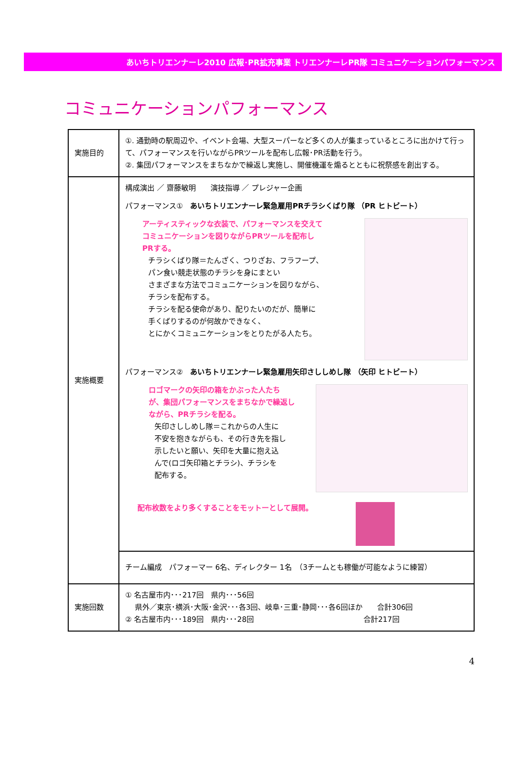あいちトリエンナーレ2010 広報･PR拡充事業 トリエンナーレPR隊 コミュニケーションパフォーマンス
コミュニケーションパフォーマンス
| 実施目的 | ①. 通勤時の駅周辺や、イベント会場、大型スーパーなど多くの人が集まっているところに出かけて行って、パフォーマンスを行いながらPRツールを配布し広報･PR活動を行う。 ②. 集団パフォーマンスをまちなかで繰返し実施し、開催機運を煽るとともに祝祭感を創出する。 |
| 実施概要 | 構成演出 ／ 齋藤敏明 演技指導 ／ プレジャー企画 パフォーマンス① あいちトリエンナーレ緊急雇用PRチラシくばり隊 （PR ヒトビート） アーティスティックな衣装で、パフォーマンスを交えて コミュニケーションを図りながらPRツールを配布し PRする。 チラシくばり隊＝たんざく、つりざお、フラフープ、 パン食い競走状態のチラシを身にまとい さまざまな方法でコミュニケーションを図りながら、 チラシを配布する。 チラシを配る使命があり、配りたいのだが、簡単に 手くばりするのが何故かできなく、 とにかくコミュニケーションをとりたがる人たち。 パフォーマンス② あいちトリエンナーレ緊急雇用矢印さししめし隊 （矢印 ヒトビート） ロゴマークの矢印の箱をかぶった人たち が、集団パフォーマンスをまちなかで繰返し ながら、PRチラシを配る。 矢印さししめし隊＝これからの人生に 不安を抱きながらも、その行き先を指し 示したいと願い、矢印を大量に抱え込 んで(ロゴ矢印箱とチラシ)、チラシを 配布する。 配布枚数をより多くすることをモットーとして展開。 |
| | チーム編成 パフォーマー 6名、ディレクター 1名 （3チームとも稼働が可能なように練習） |
| 実施回数 | ① 名古屋市内･･･217回 県内･･･56回 県外／東京･横浜･大阪･金沢･･･各3回、岐阜･三重･静岡･･･各6回ほか 合計306回 ② 名古屋市内･･･189回 県内･･･28回 合計217回 |
4